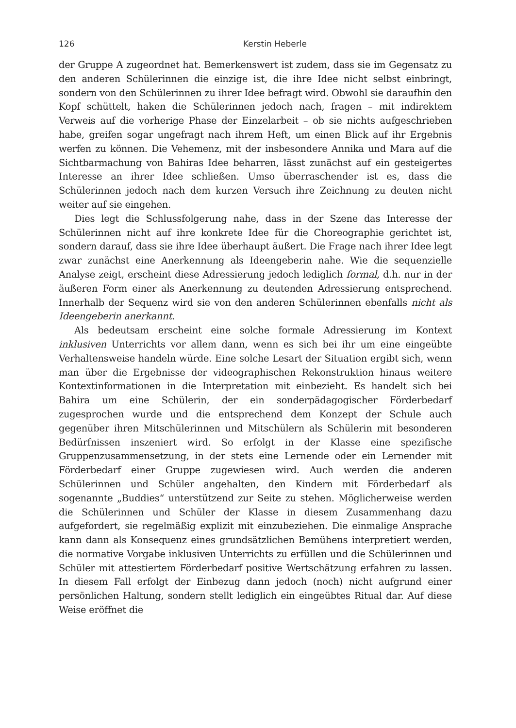126 Kerstin Heberle
der Gruppe A zugeordnet hat. Bemerkenswert ist zudem, dass sie im Gegensatz zu den anderen Schülerinnen die einzige ist, die ihre Idee nicht selbst einbringt, sondern von den Schülerinnen zu ihrer Idee befragt wird. Obwohl sie daraufhin den Kopf schüttelt, haken die Schülerinnen jedoch nach, fragen – mit indirektem Verweis auf die vorherige Phase der Einzelarbeit – ob sie nichts aufgeschrieben habe, greifen sogar ungefragt nach ihrem Heft, um einen Blick auf ihr Ergebnis werfen zu können. Die Vehemenz, mit der insbesondere Annika und Mara auf die Sichtbarmachung von Bahiras Idee beharren, lässt zunächst auf ein gesteigertes Interesse an ihrer Idee schließen. Umso überraschender ist es, dass die Schülerinnen jedoch nach dem kurzen Versuch ihre Zeichnung zu deuten nicht weiter auf sie eingehen.
Dies legt die Schlussfolgerung nahe, dass in der Szene das Interesse der Schülerinnen nicht auf ihre konkrete Idee für die Choreographie gerichtet ist, sondern darauf, dass sie ihre Idee überhaupt äußert. Die Frage nach ihrer Idee legt zwar zunächst eine Anerkennung als Ideengeberin nahe. Wie die sequenzielle Analyse zeigt, erscheint diese Adressierung jedoch lediglich formal, d.h. nur in der äußeren Form einer als Anerkennung zu deutenden Adressierung entsprechend. Innerhalb der Sequenz wird sie von den anderen Schülerinnen ebenfalls nicht als Ideengeberin anerkannt.
Als bedeutsam erscheint eine solche formale Adressierung im Kontext inklusiven Unterrichts vor allem dann, wenn es sich bei ihr um eine eingeübte Verhaltensweise handeln würde. Eine solche Lesart der Situation ergibt sich, wenn man über die Ergebnisse der videographischen Rekonstruktion hinaus weitere Kontextinformationen in die Interpretation mit einbezieht. Es handelt sich bei Bahira um eine Schülerin, der ein sonderpädagogischer Förderbedarf zugesprochen wurde und die entsprechend dem Konzept der Schule auch gegenüber ihren Mitschülerinnen und Mitschülern als Schülerin mit besonderen Bedürfnissen inszeniert wird. So erfolgt in der Klasse eine spezifische Gruppenzusammensetzung, in der stets eine Lernende oder ein Lernender mit Förderbedarf einer Gruppe zugewiesen wird. Auch werden die anderen Schülerinnen und Schüler angehalten, den Kindern mit Förderbedarf als sogenannte „Buddies“ unterstützend zur Seite zu stehen. Möglicherweise werden die Schülerinnen und Schüler der Klasse in diesem Zusammenhang dazu aufgefordert, sie regelmäßig explizit mit einzubeziehen. Die einmalige Ansprache kann dann als Konsequenz eines grundsätzlichen Bemühens interpretiert werden, die normative Vorgabe inklusiven Unterrichts zu erfüllen und die Schülerinnen und Schüler mit attestiertem Förderbedarf positive Wertschätzung erfahren zu lassen. In diesem Fall erfolgt der Einbezug dann jedoch (noch) nicht aufgrund einer persönlichen Haltung, sondern stellt lediglich ein eingeübtes Ritual dar. Auf diese Weise eröffnet die